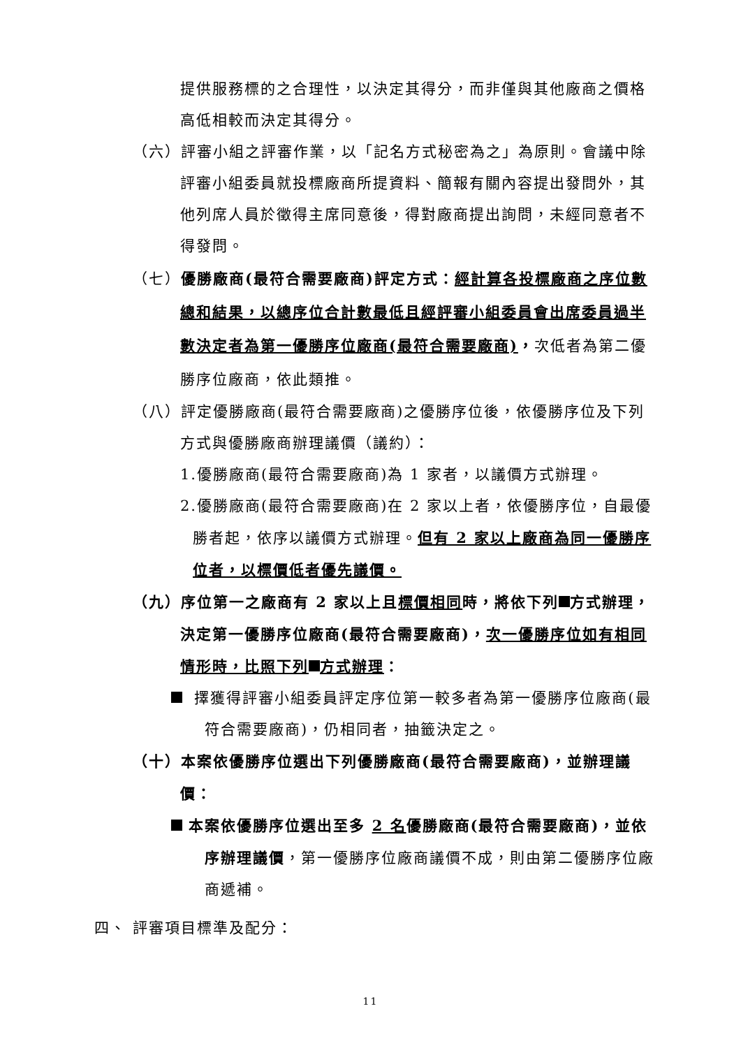提供服務標的之合理性，以決定其得分，而非僅與其他廠商之價格高低相較而決定其得分。
（六）評審小組之評審作業，以「記名方式秘密為之」為原則。會議中除評審小組委員就投標廠商所提資料、簡報有關內容提出發問外，其他列席人員於徵得主席同意後，得對廠商提出詢問，未經同意者不得發問。
（七）優勝廠商(最符合需要廠商)評定方式：經計算各投標廠商之序位數總和結果，以總序位合計數最低且經評審小組委員會出席委員過半數決定者為第一優勝序位廠商(最符合需要廠商)，次低者為第二優勝序位廠商，依此類推。
（八）評定優勝廠商(最符合需要廠商)之優勝序位後，依優勝序位及下列方式與優勝廠商辦理議價（議約）：
1.優勝廠商(最符合需要廠商)為 1 家者，以議價方式辦理。
2.優勝廠商(最符合需要廠商)在 2 家以上者，依優勝序位，自最優勝者起，依序以議價方式辦理。但有 2 家以上廠商為同一優勝序位者，以標價低者優先議價。
（九）序位第一之廠商有 2 家以上且標價相同時，將依下列 方式辦理，決定第一優勝序位廠商(最符合需要廠商)，次一優勝序位如有相同情形時，比照下列 方式辦理：
擇獲得評審小組委員評定序位第一較多者為第一優勝序位廠商(最符合需要廠商)，仍相同者，抽籤決定之。
（十）本案依優勝序位選出下列優勝廠商(最符合需要廠商)，並辦理議價：
本案依優勝序位選出至多 2 名優勝廠商(最符合需要廠商)，並依序辦理議價，第一優勝序位廠商議價不成，則由第二優勝序位廠商遞補。
四、 評審項目標準及配分：
11